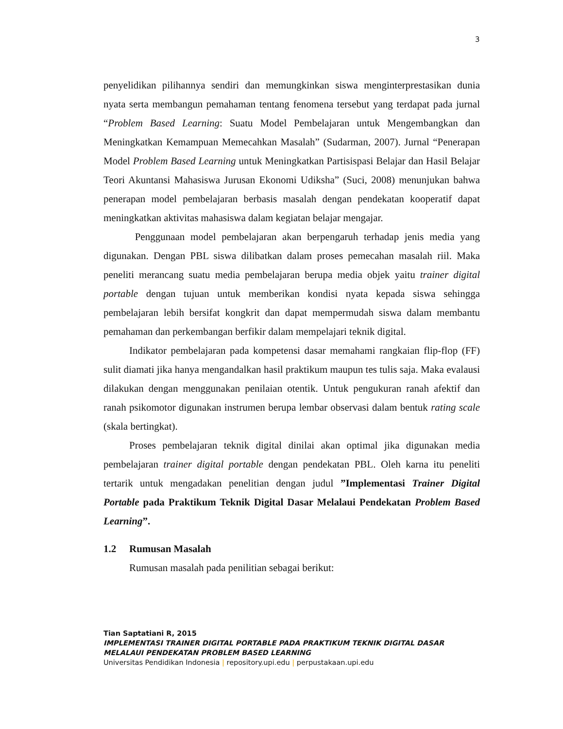3
penyelidikan pilihannya sendiri dan memungkinkan siswa menginterprestasikan dunia nyata serta membangun pemahaman tentang fenomena tersebut yang terdapat pada jurnal “Problem Based Learning: Suatu Model Pembelajaran untuk Mengembangkan dan Meningkatkan Kemampuan Memecahkan Masalah” (Sudarman, 2007). Jurnal “Penerapan Model Problem Based Learning untuk Meningkatkan Partisispasi Belajar dan Hasil Belajar Teori Akuntansi Mahasiswa Jurusan Ekonomi Udiksha” (Suci, 2008) menunjukan bahwa penerapan model pembelajaran berbasis masalah dengan pendekatan kooperatif dapat meningkatkan aktivitas mahasiswa dalam kegiatan belajar mengajar.
Penggunaan model pembelajaran akan berpengaruh terhadap jenis media yang digunakan. Dengan PBL siswa dilibatkan dalam proses pemecahan masalah riil. Maka peneliti merancang suatu media pembelajaran berupa media objek yaitu trainer digital portable dengan tujuan untuk memberikan kondisi nyata kepada siswa sehingga pembelajaran lebih bersifat kongkrit dan dapat mempermudah siswa dalam membantu pemahaman dan perkembangan berfikir dalam mempelajari teknik digital.
Indikator pembelajaran pada kompetensi dasar memahami rangkaian flip-flop (FF) sulit diamati jika hanya mengandalkan hasil praktikum maupun tes tulis saja. Maka evalausi dilakukan dengan menggunakan penilaian otentik. Untuk pengukuran ranah afektif dan ranah psikomotor digunakan instrumen berupa lembar observasi dalam bentuk rating scale (skala bertingkat).
Proses pembelajaran teknik digital dinilai akan optimal jika digunakan media pembelajaran trainer digital portable dengan pendekatan PBL. Oleh karna itu peneliti tertarik untuk mengadakan penelitian dengan judul ”Implementasi Trainer Digital Portable pada Praktikum Teknik Digital Dasar Melalaui Pendekatan Problem Based Learning”.
1.2 Rumusan Masalah
Rumusan masalah pada penilitian sebagai berikut:
Tian Saptatiani R, 2015
IMPLEMENTASI TRAINER DIGITAL PORTABLE PADA PRAKTIKUM TEKNIK DIGITAL DASAR MELALAUI PENDEKATAN PROBLEM BASED LEARNING
Universitas Pendidikan Indonesia | repository.upi.edu | perpustakaan.upi.edu